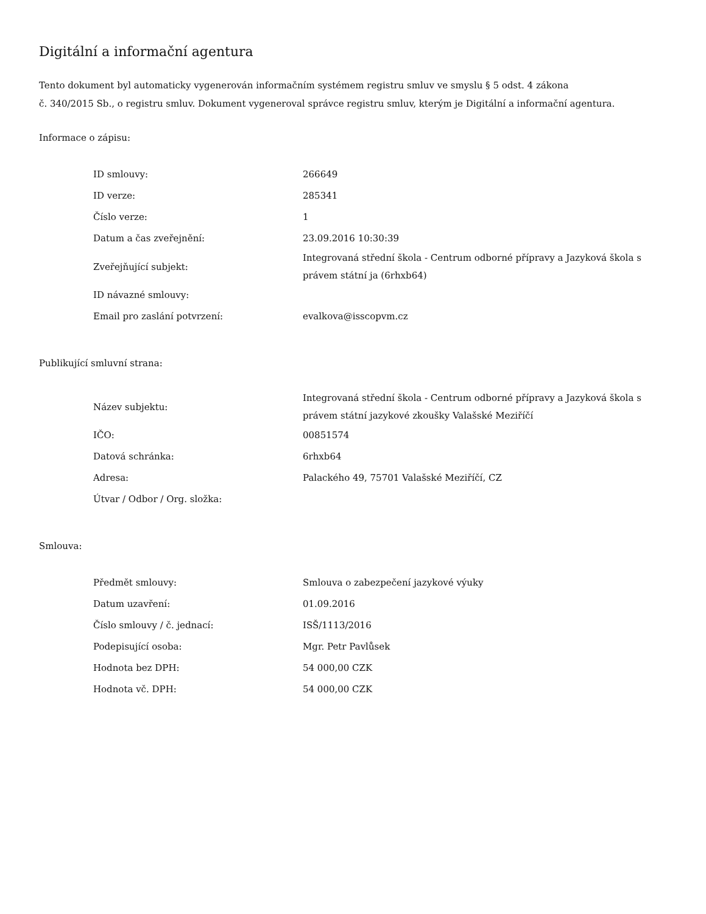Digitální a informační agentura
Tento dokument byl automaticky vygenerován informačním systémem registru smluv ve smyslu § 5 odst. 4 zákona
č. 340/2015 Sb., o registru smluv. Dokument vygeneroval správce registru smluv, kterým je Digitální a informační agentura.
Informace o zápisu:
| ID smlouvy: | 266649 |
| ID verze: | 285341 |
| Číslo verze: | 1 |
| Datum a čas zveřejnění: | 23.09.2016 10:30:39 |
| Zveřejňující subjekt: | Integrovaná střední škola - Centrum odborné přípravy a Jazyková škola s právem státní ja (6rhxb64) |
| ID návazné smlouvy: | |
| Email pro zaslání potvrzení: | evalkova@isscopvm.cz |
Publikující smluvní strana:
| Název subjektu: | Integrovaná střední škola - Centrum odborné přípravy a Jazyková škola s právem státní jazykové zkoušky Valašské Meziříčí |
| IČO: | 00851574 |
| Datová schránka: | 6rhxb64 |
| Adresa: | Palackého 49, 75701 Valašské Meziříčí, CZ |
| Útvar / Odbor / Org. složka: | |
Smlouva:
| Předmět smlouvy: | Smlouva o zabezpečení jazykové výuky |
| Datum uzavření: | 01.09.2016 |
| Číslo smlouvy / č. jednací: | ISŠ/1113/2016 |
| Podepisující osoba: | Mgr. Petr Pavlůsek |
| Hodnota bez DPH: | 54 000,00 CZK |
| Hodnota vč. DPH: | 54 000,00 CZK |